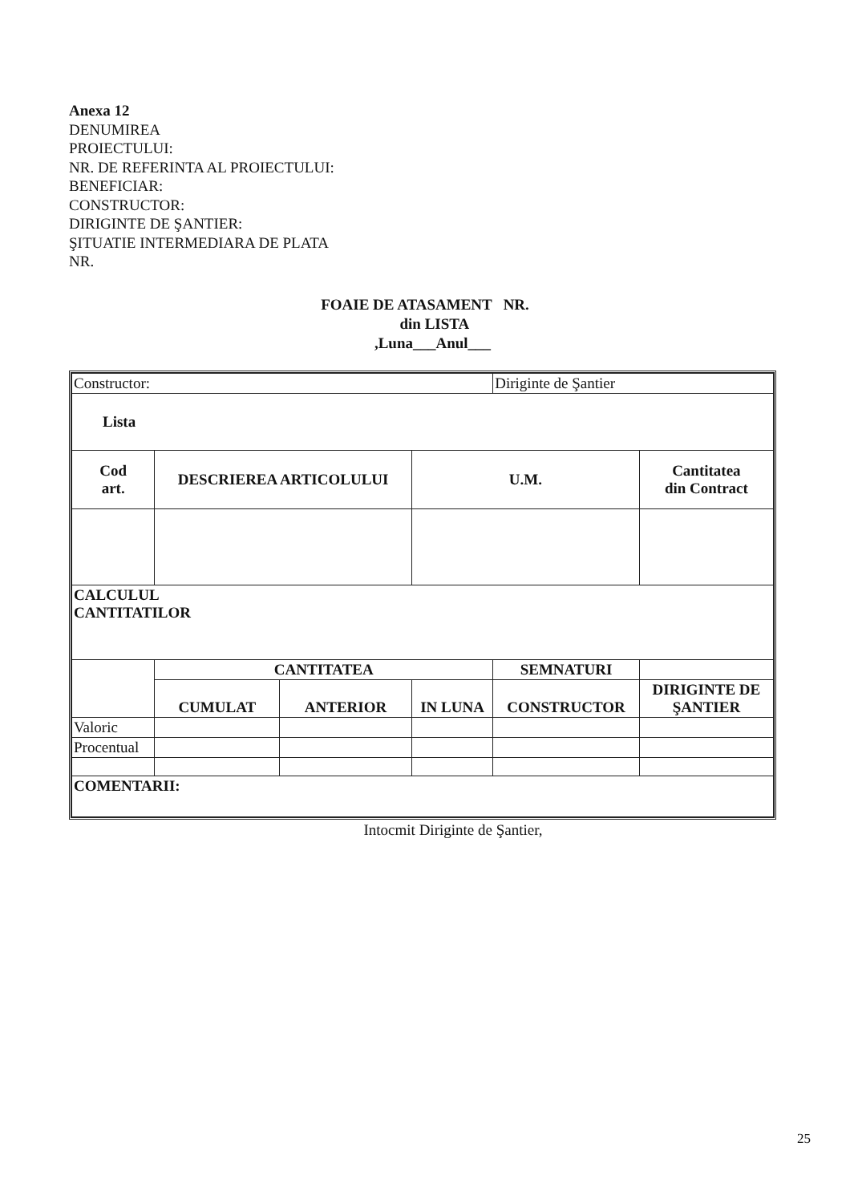Anexa 12
DENUMIREA
PROIECTULUI:
NR. DE REFERINTA AL PROIECTULUI:
BENEFICIAR:
CONSTRUCTOR:
DIRIGINTE DE ŞANTIER:
ŞITUATIE INTERMEDIARA DE PLATA
NR.
FOAIE DE ATASAMENT NR.
din LISTA
,Luna___Anul___
| Constructor: | | | | Diriginte de Şantier | |
| Lista | | | | | |
| Cod art. | DESCRIEREA ARTICOLULUI | | U.M. | | Cantitatea din Contract |
| CALCULUL CANTITATILOR | | | | | |
| | CANTITATEA | | | SEMNATURI | |
| | CUMULAT | ANTERIOR | IN LUNA | CONSTRUCTOR | DIRIGINTE DE ŞANTIER |
| Valoric | | | | | |
| Procentual | | | | | |
| COMENTARII: | | | | | |
Intocmit Diriginte de Şantier,
25